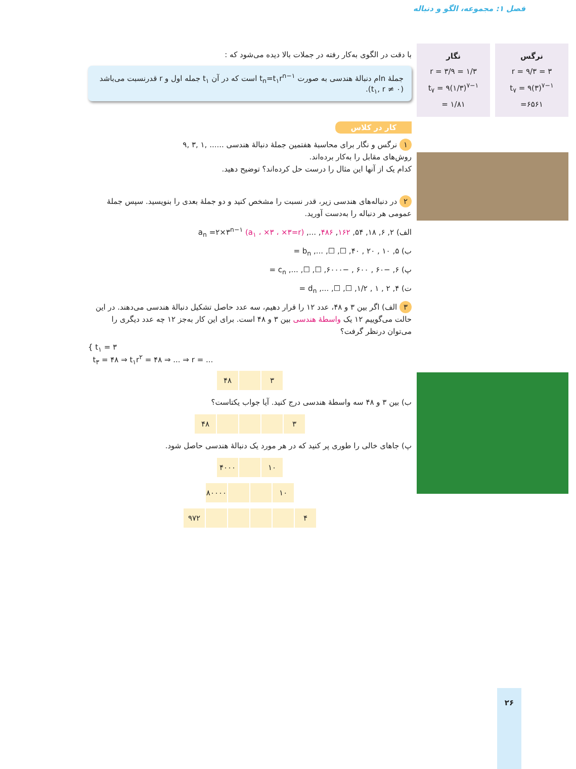فصل ۱: مجموعه، الگو و دنباله
نرگس
r = ۹/۳ = ۳
t<sub>۷</sub> = ۹(۳)<sup>۷−۱</sup>
=۶۵۶۱
نگار
r = ۳/۹ = ۱/۳
t<sub>۷</sub> = ۹(۱/۳)<sup>۷−۱</sup>
= ۱/۸۱
با دقت در الگوی به‌کار رفته در جملات بالا دیده می‌شود که :
جملهٔ nام دنبالهٔ هندسی به صورت t<sub>n</sub>=t<sub>۱</sub>r<sup>n−۱</sup> است که در آن t<sub>۱</sub> جمله اول و r قدرنسبت می‌باشد (t<sub>۱</sub>, r ≠ ۰).
کار در کلاس
۱ نرگس و نگار برای محاسبهٔ هفتمین جملهٔ دنبالهٔ هندسی ...... ,۱ ,۳ ,۹
روش‌های مقابل را به‌کار برده‌اند.
کدام یک از آنها این مثال را درست حل کرده‌اند؟ توضیح دهید.
۲ در دنباله‌های هندسی زیر، قدر نسبت را مشخص کنید و دو جملهٔ بعدی را بنویسید. سپس جملهٔ عمومی هر دنباله را به‌دست آورید.
الف) ۲, ۶, ۱۸, ۵۴, ۱۶۲, ۴۸۶, ..., a<sub>n</sub> =۲×۳<sup>n−۱</sup> (a<sub>۱</sub> ، ×۳ ، ×۳=r)
ب) ۵, ۱۰ , ۲۰ , ۴۰, ☐, ☐, ..., b<sub>n</sub> =
پ) ۶, −۶۰ , ۶۰۰ , −۶۰۰۰, ☐, ☐, ..., c<sub>n</sub> =
ت) ۴, ۲ , ۱ , ۱/۲, ☐, ☐, ..., d<sub>n</sub> =
۳ الف) اگر بین ۳ و ۴۸، عدد ۱۲ را قرار دهیم، سه عدد حاصل تشکیل دنبالهٔ هندسی می‌دهند. در این حالت می‌گوییم ۱۲ یک واسطهٔ هندسی بین ۳ و ۴۸ است. برای این کار به‌جز ۱۲ چه عدد دیگری را می‌توان درنظر گرفت؟
{ t<sub>۱</sub> = ۳
t<sub>۳</sub> = ۴۸ ⇒ t<sub>۱</sub>r<sup>۲</sup> = ۴۸ ⇒ ... ⇒ r = ...
| ۳ | | ۴۸ |
ب) بین ۳ و ۴۸ سه واسطهٔ هندسی درج کنید. آیا جواب یکتاست؟
| ۳ | | | | ۴۸ |
پ) جاهای خالی را طوری پر کنید که در هر مورد یک دنبالهٔ هندسی حاصل شود.
| ۱۰ | | ۴۰۰۰ |
| ۱۰ | | | ۸۰۰۰۰ |
| ۴ | | | | | ۹۷۲ |
۲۶